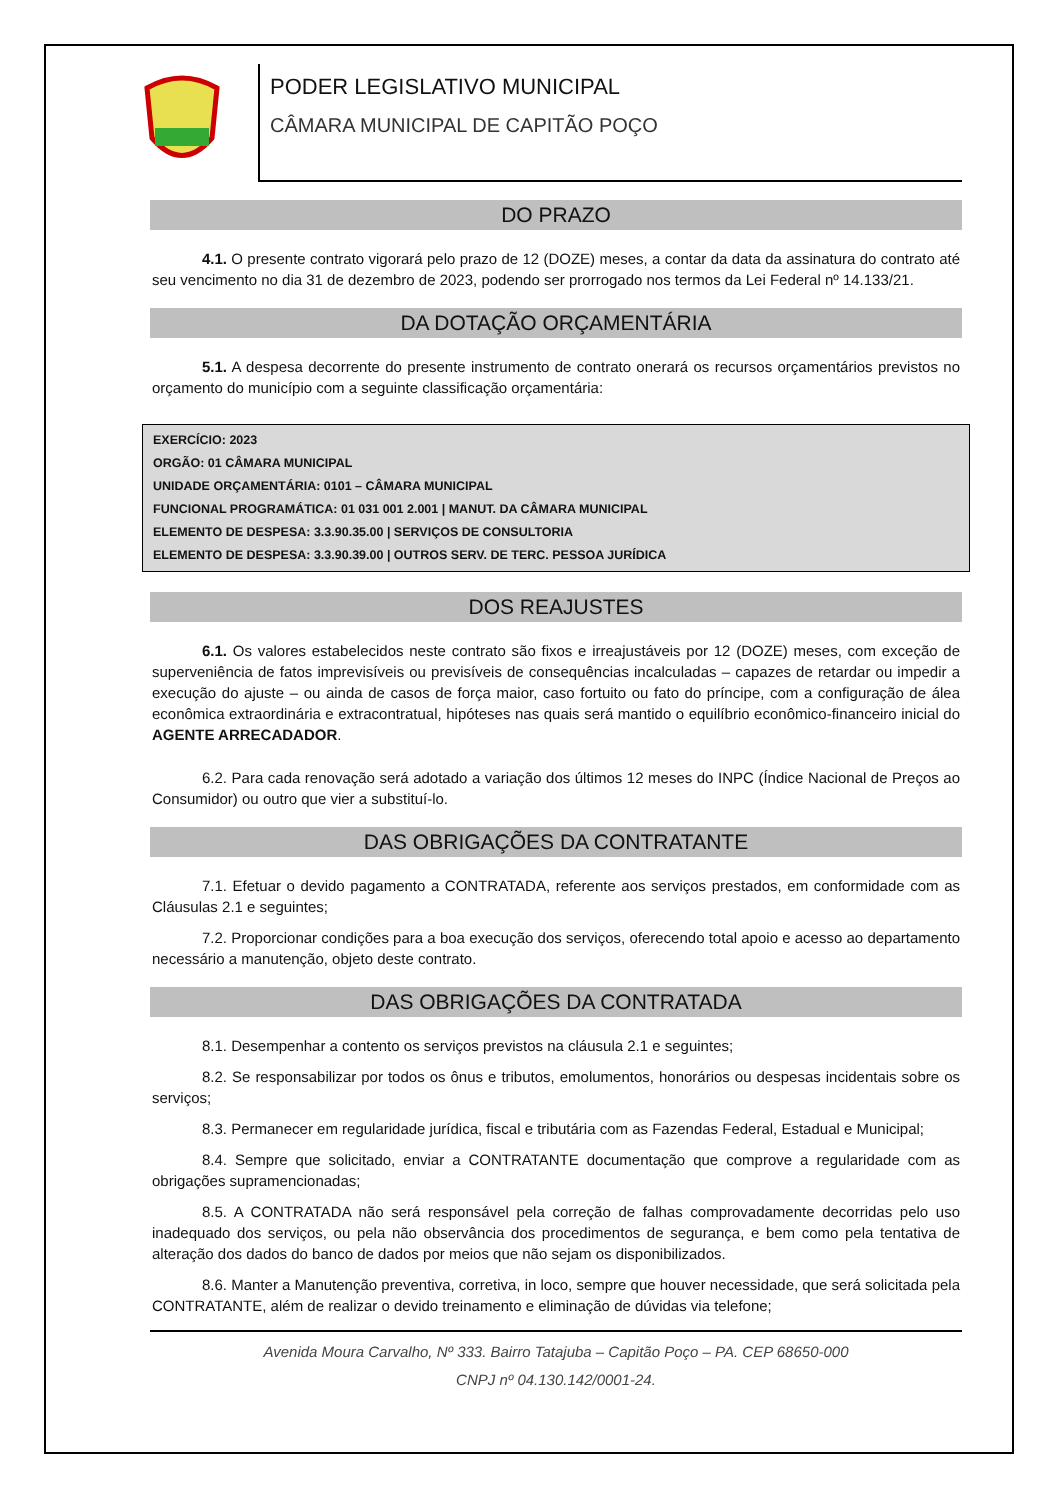PODER LEGISLATIVO MUNICIPAL
CÂMARA MUNICIPAL DE CAPITÃO POÇO
DO PRAZO
4.1. O presente contrato vigorará pelo prazo de 12 (DOZE) meses, a contar da data da assinatura do contrato até seu vencimento no dia 31 de dezembro de 2023, podendo ser prorrogado nos termos da Lei Federal nº 14.133/21.
DA DOTAÇÃO ORÇAMENTÁRIA
5.1. A despesa decorrente do presente instrumento de contrato onerará os recursos orçamentários previstos no orçamento do município com a seguinte classificação orçamentária:
EXERCÍCIO: 2023
ORGÃO: 01 CÂMARA MUNICIPAL
UNIDADE ORÇAMENTÁRIA: 0101 – CÂMARA MUNICIPAL
FUNCIONAL PROGRAMÁTICA: 01 031 001 2.001 | MANUT. DA CÂMARA MUNICIPAL
ELEMENTO DE DESPESA: 3.3.90.35.00 | SERVIÇOS DE CONSULTORIA
ELEMENTO DE DESPESA: 3.3.90.39.00 | OUTROS SERV. DE TERC. PESSOA JURÍDICA
DOS REAJUSTES
6.1. Os valores estabelecidos neste contrato são fixos e irreajustáveis por 12 (DOZE) meses, com exceção de superveniência de fatos imprevisíveis ou previsíveis de consequências incalculadas – capazes de retardar ou impedir a execução do ajuste – ou ainda de casos de força maior, caso fortuito ou fato do príncipe, com a configuração de álea econômica extraordinária e extracontratual, hipóteses nas quais será mantido o equilíbrio econômico-financeiro inicial do AGENTE ARRECADADOR.
6.2. Para cada renovação será adotado a variação dos últimos 12 meses do INPC (Índice Nacional de Preços ao Consumidor) ou outro que vier a substituí-lo.
DAS OBRIGAÇÕES DA CONTRATANTE
7.1. Efetuar o devido pagamento a CONTRATADA, referente aos serviços prestados, em conformidade com as Cláusulas 2.1 e seguintes;
7.2. Proporcionar condições para a boa execução dos serviços, oferecendo total apoio e acesso ao departamento necessário a manutenção, objeto deste contrato.
DAS OBRIGAÇÕES DA CONTRATADA
8.1. Desempenhar a contento os serviços previstos na cláusula 2.1 e seguintes;
8.2. Se responsabilizar por todos os ônus e tributos, emolumentos, honorários ou despesas incidentais sobre os serviços;
8.3. Permanecer em regularidade jurídica, fiscal e tributária com as Fazendas Federal, Estadual e Municipal;
8.4. Sempre que solicitado, enviar a CONTRATANTE documentação que comprove a regularidade com as obrigações supramencionadas;
8.5. A CONTRATADA não será responsável pela correção de falhas comprovadamente decorridas pelo uso inadequado dos serviços, ou pela não observância dos procedimentos de segurança, e bem como pela tentativa de alteração dos dados do banco de dados por meios que não sejam os disponibilizados.
8.6. Manter a Manutenção preventiva, corretiva, in loco, sempre que houver necessidade, que será solicitada pela CONTRATANTE, além de realizar o devido treinamento e eliminação de dúvidas via telefone;
Avenida Moura Carvalho, Nº 333. Bairro Tatajuba – Capitão Poço – PA. CEP 68650-000
CNPJ nº 04.130.142/0001-24.